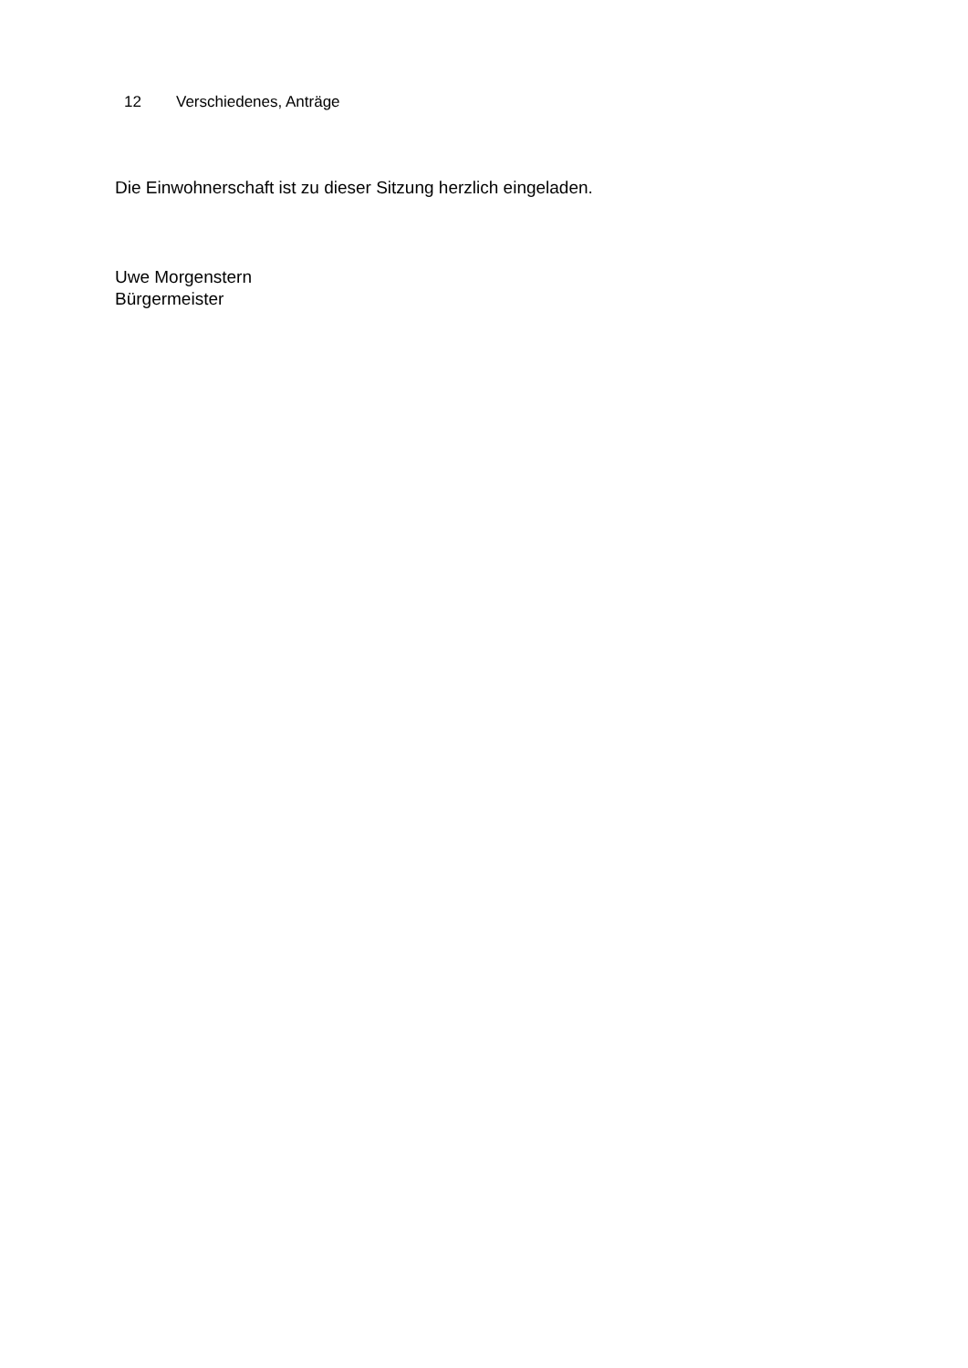12 Verschiedenes, Anträge
Die Einwohnerschaft ist zu dieser Sitzung herzlich eingeladen.
Uwe Morgenstern
Bürgermeister